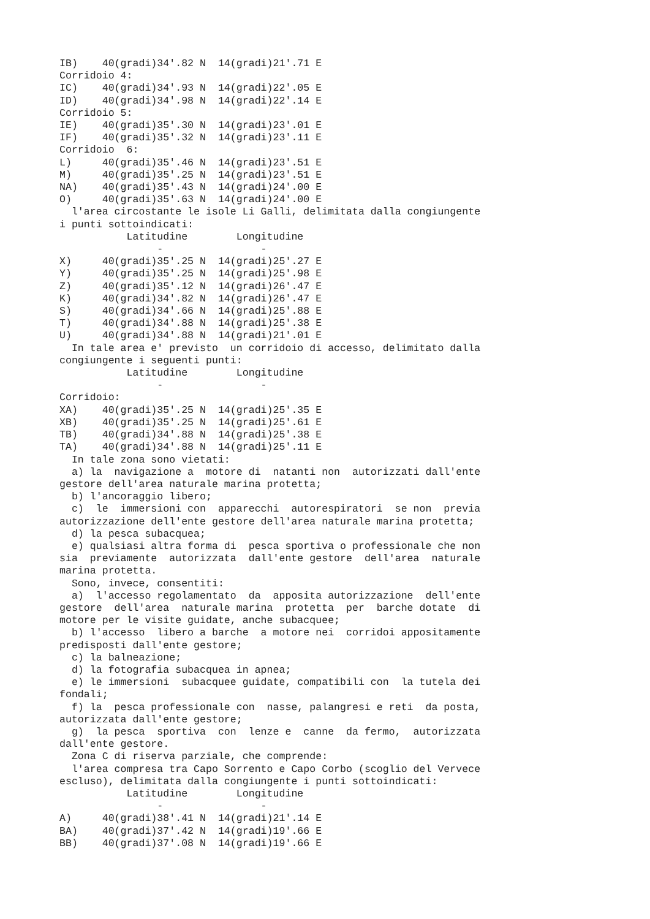IB)    40(gradi)34'.82 N  14(gradi)21'.71 E
Corridoio 4:
IC)    40(gradi)34'.93 N  14(gradi)22'.05 E
ID)    40(gradi)34'.98 N  14(gradi)22'.14 E
Corridoio 5:
IE)    40(gradi)35'.30 N  14(gradi)23'.01 E
IF)    40(gradi)35'.32 N  14(gradi)23'.11 E
Corridoio  6:
L)     40(gradi)35'.46 N  14(gradi)23'.51 E
M)     40(gradi)35'.25 N  14(gradi)23'.51 E
NA)    40(gradi)35'.43 N  14(gradi)24'.00 E
O)     40(gradi)35'.63 N  14(gradi)24'.00 E
  l'area circostante le isole Li Galli, delimitata dalla congiungente
i punti sottoindicati:
           Latitudine        Longitudine
                -                -
X)     40(gradi)35'.25 N  14(gradi)25'.27 E
Y)     40(gradi)35'.25 N  14(gradi)25'.98 E
Z)     40(gradi)35'.12 N  14(gradi)26'.47 E
K)     40(gradi)34'.82 N  14(gradi)26'.47 E
S)     40(gradi)34'.66 N  14(gradi)25'.88 E
T)     40(gradi)34'.88 N  14(gradi)25'.38 E
U)     40(gradi)34'.88 N  14(gradi)21'.01 E
  In tale area e' previsto  un corridoio di accesso, delimitato dalla
congiungente i seguenti punti:
           Latitudine        Longitudine
                -                -
Corridoio:
XA)    40(gradi)35'.25 N  14(gradi)25'.35 E
XB)    40(gradi)35'.25 N  14(gradi)25'.61 E
TB)    40(gradi)34'.88 N  14(gradi)25'.38 E
TA)    40(gradi)34'.88 N  14(gradi)25'.11 E
  In tale zona sono vietati:
  a) la  navigazione a  motore di  natanti non  autorizzati dall'ente
gestore dell'area naturale marina protetta;
  b) l'ancoraggio libero;
  c)  le  immersioni con  apparecchi  autorespiratori  se non  previa
autorizzazione dell'ente gestore dell'area naturale marina protetta;
  d) la pesca subacquea;
  e) qualsiasi altra forma di  pesca sportiva o professionale che non
sia  previamente  autorizzata  dall'ente gestore  dell'area  naturale
marina protetta.
  Sono, invece, consentiti:
  a)  l'accesso regolamentato  da  apposita autorizzazione  dell'ente
gestore  dell'area  naturale marina  protetta  per  barche dotate  di
motore per le visite guidate, anche subacquee;
  b) l'accesso  libero a barche  a motore nei  corridoi appositamente
predisposti dall'ente gestore;
  c) la balneazione;
  d) la fotografia subacquea in apnea;
  e) le immersioni  subacquee guidate, compatibili con  la tutela dei
fondali;
  f) la  pesca professionale con  nasse, palangresi e reti  da posta,
autorizzata dall'ente gestore;
  g)  la pesca  sportiva  con  lenze e  canne  da fermo,  autorizzata
dall'ente gestore.
  Zona C di riserva parziale, che comprende:
  l'area compresa tra Capo Sorrento e Capo Corbo (scoglio del Vervece
escluso), delimitata dalla congiungente i punti sottoindicati:
           Latitudine        Longitudine
                -                -
A)     40(gradi)38'.41 N  14(gradi)21'.14 E
BA)    40(gradi)37'.42 N  14(gradi)19'.66 E
BB)    40(gradi)37'.08 N  14(gradi)19'.66 E